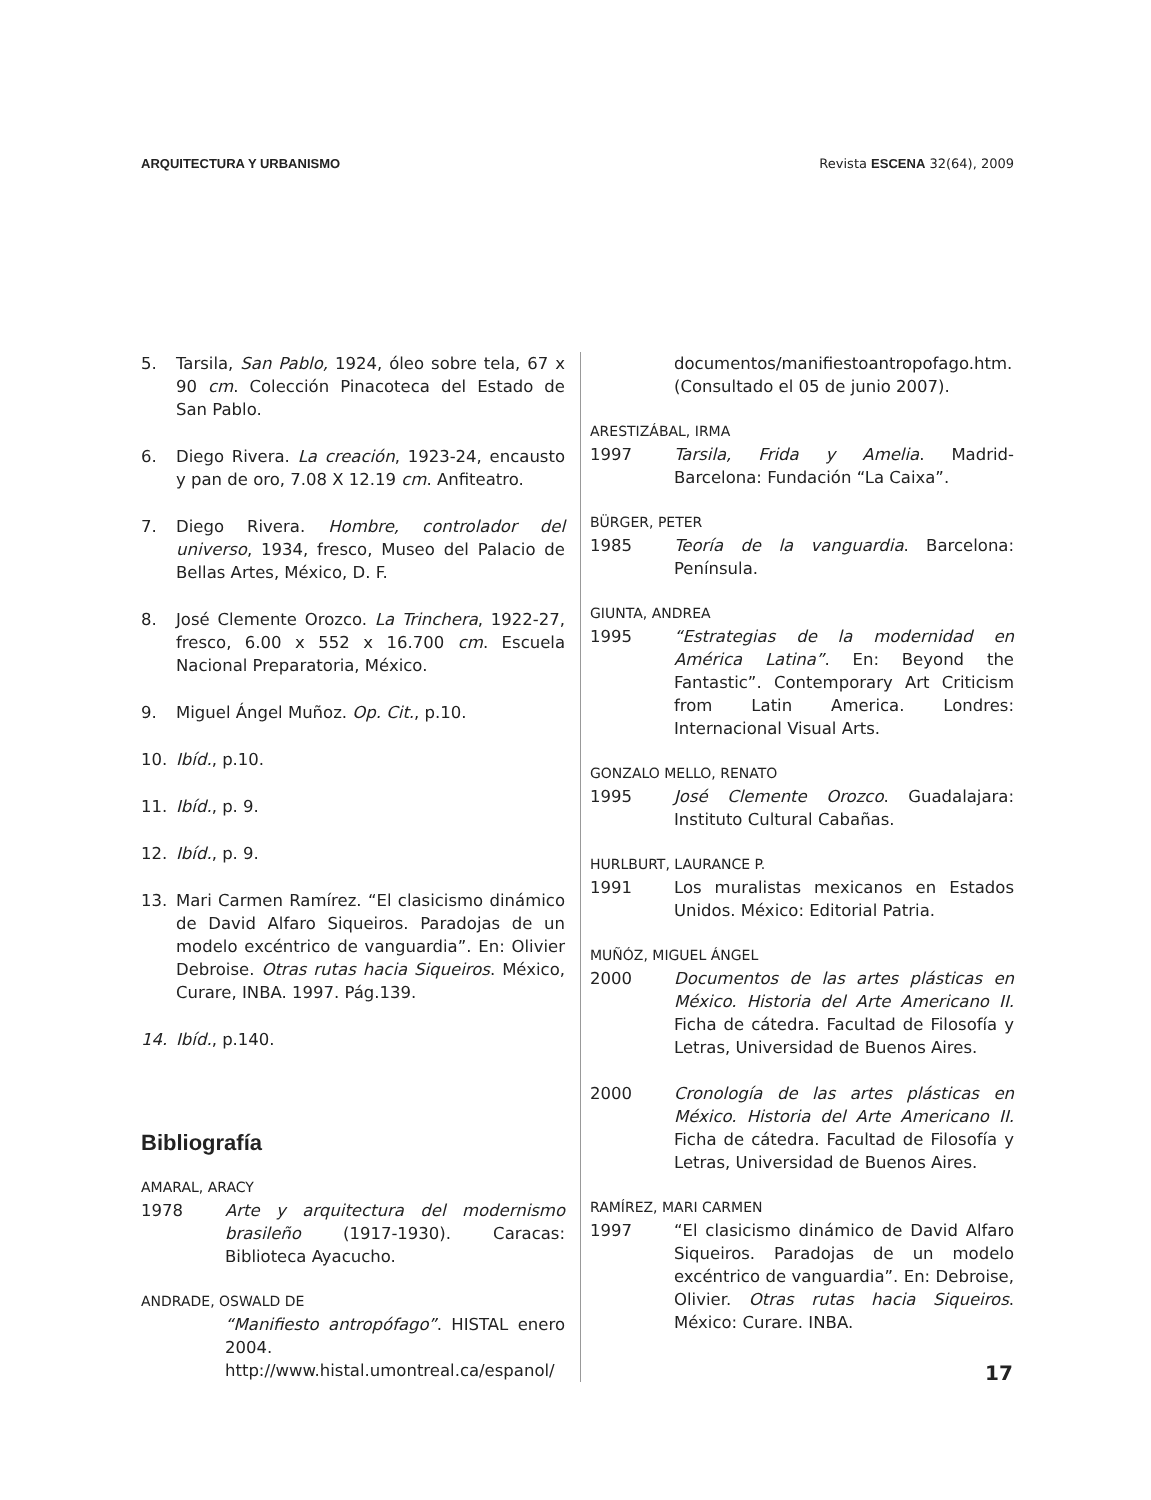ARQUITECTURA Y URBANISMO Revista ESCENA 32(64), 2009
5. Tarsila, San Pablo, 1924, óleo sobre tela, 67 x 90 cm. Colección Pinacoteca del Estado de San Pablo.
6. Diego Rivera. La creación, 1923-24, encausto y pan de oro, 7.08 X 12.19 cm. Anfiteatro.
7. Diego Rivera. Hombre, controlador del universo, 1934, fresco, Museo del Palacio de Bellas Artes, México, D. F.
8. José Clemente Orozco. La Trinchera, 1922-27, fresco, 6.00 x 552 x 16.700 cm. Escuela Nacional Preparatoria, México.
9. Miguel Ángel Muñoz. Op. Cit., p.10.
10. Ibíd., p.10.
11. Ibíd., p. 9.
12. Ibíd., p. 9.
13. Mari Carmen Ramírez. “El clasicismo dinámico de David Alfaro Siqueiros. Paradojas de un modelo excéntrico de vanguardia”. En: Olivier Debroise. Otras rutas hacia Siqueiros. México, Curare, INBA. 1997. Pág.139.
14. Ibíd., p.140.
Bibliografía
AMARAL, ARACY
1978 Arte y arquitectura del modernismo brasileño (1917-1930). Caracas: Biblioteca Ayacucho.
ANDRADE, OSWALD DE
“Manifiesto antropófago”. HISTAL enero 2004. http://www.histal.umontreal.ca/espanol/
documentos/manifiestoantropofago.htm. (Consultado el 05 de junio 2007).
ARESTIZÁBAL, IRMA
1997 Tarsila, Frida y Amelia. Madrid-Barcelona: Fundación “La Caixa”.
BÜRGER, PETER
1985 Teoría de la vanguardia. Barcelona: Península.
GIUNTA, ANDREA
1995 “Estrategias de la modernidad en América Latina”. En: Beyond the Fantastic”. Contemporary Art Criticism from Latin America. Londres: Internacional Visual Arts.
GONZALO MELLO, RENATO
1995 José Clemente Orozco. Guadalajara: Instituto Cultural Cabañas.
HURLBURT, LAURANCE P.
1991 Los muralistas mexicanos en Estados Unidos. México: Editorial Patria.
MUÑÓZ, MIGUEL ÁNGEL
2000 Documentos de las artes plásticas en México. Historia del Arte Americano II. Ficha de cátedra. Facultad de Filosofía y Letras, Universidad de Buenos Aires.
2000 Cronología de las artes plásticas en México. Historia del Arte Americano II. Ficha de cátedra. Facultad de Filosofía y Letras, Universidad de Buenos Aires.
RAMÍREZ, MARI CARMEN
1997 “El clasicismo dinámico de David Alfaro Siqueiros. Paradojas de un modelo excéntrico de vanguardia”. En: Debroise, Olivier. Otras rutas hacia Siqueiros. México: Curare. INBA.
17